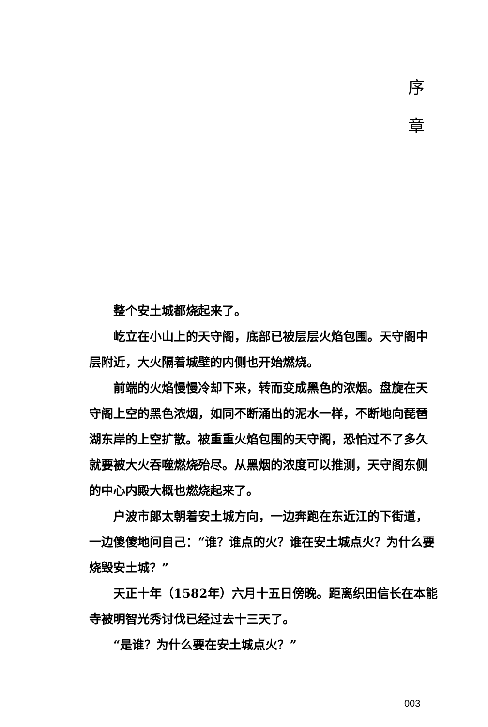序
章
整个安土城都烧起来了。
屹立在小山上的天守阁，底部已被层层火焰包围。天守阁中层附近，大火隔着城壁的内侧也开始燃烧。
前端的火焰慢慢冷却下来，转而变成黑色的浓烟。盘旋在天守阁上空的黑色浓烟，如同不断涌出的泥水一样，不断地向琵琶湖东岸的上空扩散。被重重火焰包围的天守阁，恐怕过不了多久就要被大火吞噬燃烧殆尽。从黑烟的浓度可以推测，天守阁东侧的中心内殿大概也燃烧起来了。
户波市郎太朝着安土城方向，一边奔跑在东近江的下街道，一边傻傻地问自己：“谁？谁点的火？谁在安土城点火？为什么要烧毁安土城？”
天正十年（1582年）六月十五日傍晚。距离织田信长在本能寺被明智光秀讨伐已经过去十三天了。
“是谁？为什么要在安土城点火？”
003